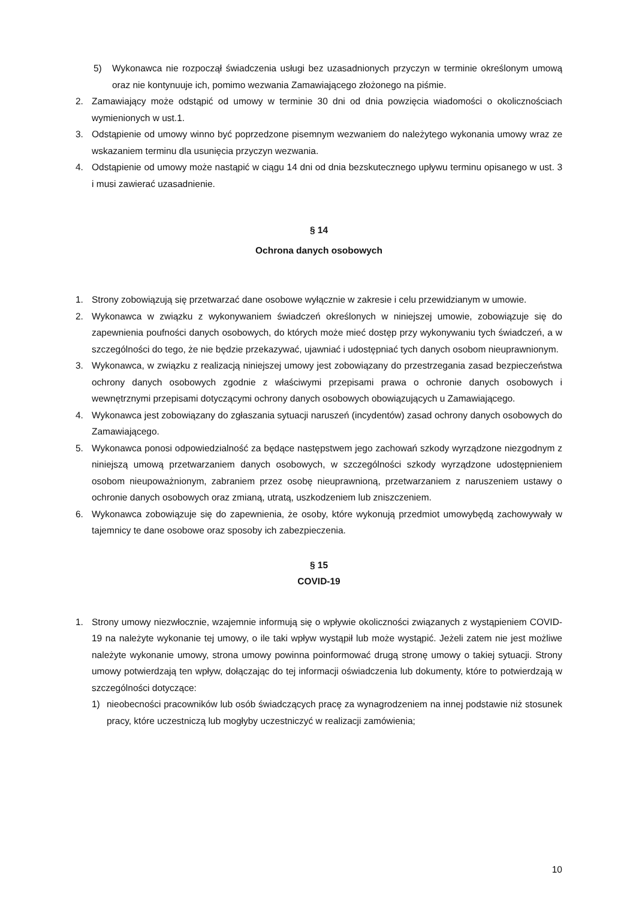5) Wykonawca nie rozpoczął świadczenia usługi bez uzasadnionych przyczyn w terminie określonym umową oraz nie kontynuuje ich, pomimo wezwania Zamawiającego złożonego na piśmie.
2. Zamawiający może odstąpić od umowy w terminie 30 dni od dnia powzięcia wiadomości o okolicznościach wymienionych w ust.1.
3. Odstąpienie od umowy winno być poprzedzone pisemnym wezwaniem do należytego wykonania umowy wraz ze wskazaniem terminu dla usunięcia przyczyn wezwania.
4. Odstąpienie od umowy może nastąpić w ciągu 14 dni od dnia bezskutecznego upływu terminu opisanego w ust. 3 i musi zawierać uzasadnienie.
§ 14
Ochrona danych osobowych
1. Strony zobowiązują się przetwarzać dane osobowe wyłącznie w zakresie i celu przewidzianym w umowie.
2. Wykonawca w związku z wykonywaniem świadczeń określonych w niniejszej umowie, zobowiązuje się do zapewnienia poufności danych osobowych, do których może mieć dostęp przy wykonywaniu tych świadczeń, a w szczególności do tego, że nie będzie przekazywać, ujawniać i udostępniać tych danych osobom nieuprawnionym.
3. Wykonawca, w związku z realizacją niniejszej umowy jest zobowiązany do przestrzegania zasad bezpieczeństwa ochrony danych osobowych zgodnie z właściwymi przepisami prawa o ochronie danych osobowych i wewnętrznymi przepisami dotyczącymi ochrony danych osobowych obowiązujących u Zamawiającego.
4. Wykonawca jest zobowiązany do zgłaszania sytuacji naruszeń (incydentów) zasad ochrony danych osobowych do Zamawiającego.
5. Wykonawca ponosi odpowiedzialność za będące następstwem jego zachowań szkody wyrządzone niezgodnym z niniejszą umową przetwarzaniem danych osobowych, w szczególności szkody wyrządzone udostępnieniem osobom nieupoważnionym, zabraniem przez osobę nieuprawnioną, przetwarzaniem z naruszeniem ustawy o ochronie danych osobowych oraz zmianą, utratą, uszkodzeniem lub zniszczeniem.
6. Wykonawca zobowiązuje się do zapewnienia, że osoby, które wykonują przedmiot umowybędą zachowywały w tajemnicy te dane osobowe oraz sposoby ich zabezpieczenia.
§ 15
COVID-19
1. Strony umowy niezwłocznie, wzajemnie informują się o wpływie okoliczności związanych z wystąpieniem COVID-19 na należyte wykonanie tej umowy, o ile taki wpływ wystąpił lub może wystąpić. Jeżeli zatem nie jest możliwe należyte wykonanie umowy, strona umowy powinna poinformować drugą stronę umowy o takiej sytuacji. Strony umowy potwierdzają ten wpływ, dołączając do tej informacji oświadczenia lub dokumenty, które to potwierdzają w szczególności dotyczące:
1) nieobecności pracowników lub osób świadczących pracę za wynagrodzeniem na innej podstawie niż stosunek pracy, które uczestniczą lub mogłyby uczestniczyć w realizacji zamówienia;
10